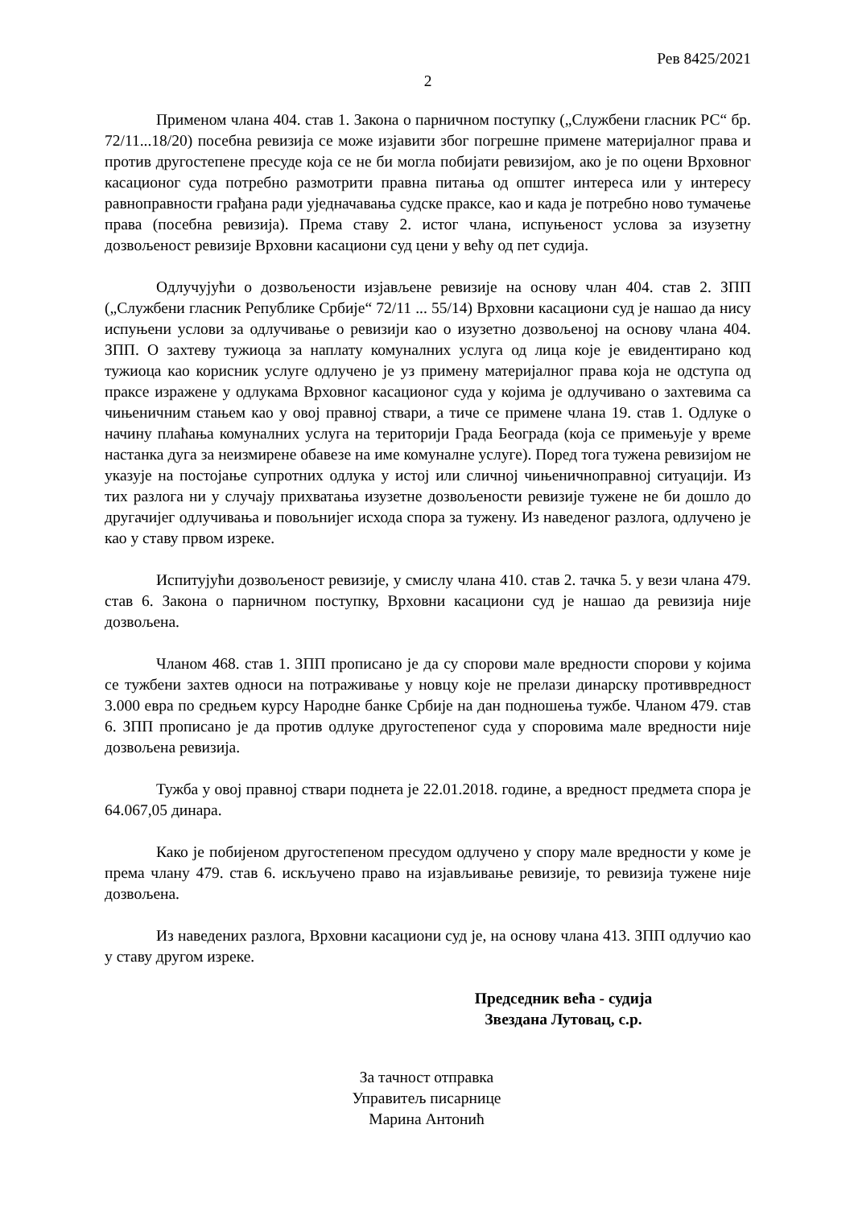Рев 8425/2021
2
Применом члана 404. став 1. Закона о парничном поступку („Службени гласник РС“ бр. 72/11...18/20) посебна ревизија се може изјавити због погрешне примене материјалног права и против другостепене пресуде која се не би могла побијати ревизијом, ако је по оцени Врховног касационог суда потребно размотрити правна питања од општег интереса или у интересу равноправности грађана ради уједначавања судске праксе, као и када је потребно ново тумачење права (посебна ревизија). Према ставу 2. истог члана, испуњеност услова за изузетну дозвољеност ревизије Врховни касациони суд цени у већу од пет судија.
Одлучујући о дозвољености изјављене ревизије на основу члан 404. став 2. ЗПП („Службени гласник Републике Србије“ 72/11 ... 55/14) Врховни касациони суд је нашао да нису испуњени услови за одлучивање о ревизији као о изузетно дозвољеној на основу члана 404. ЗПП. О захтеву тужиоца за наплату комуналних услуга од лица које је евидентирано код тужиоца као корисник услуге одлучено је уз примену материјалног права која не одступа од праксе изражене у одлукама Врховног касационог суда у којима је одлучивано о захтевима са чињеничним стањем као у овој правној ствари, а тиче се примене члана 19. став 1. Одлуке о начину плаћања комуналних услуга на територији Града Београда (која се примењује у време настанка дуга за неизмирене обавезе на име комуналне услуге). Поред тога тужена ревизијом не указује на постојање супротних одлука у истој или сличној чињеничноправној ситуацији. Из тих разлога ни у случају прихватања изузетне дозвољености ревизије тужене не би дошло до другачијег одлучивања и повољнијег исхода спора за тужену. Из наведеног разлога, одлучено је као у ставу првом изреке.
Испитујући дозвољеност ревизије, у смислу члана 410. став 2. тачка 5. у вези члана 479. став 6. Закона о парничном поступку, Врховни касациони суд је нашао да ревизија није дозвољена.
Чланом 468. став 1. ЗПП прописано је да су спорови мале вредности спорови у којима се тужбени захтев односи на потраживање у новцу које не прелази динарску противвредност 3.000 евра по средњем курсу Народне банке Србије на дан подношења тужбе. Чланом 479. став 6. ЗПП прописано је да против одлуке другостепеног суда у споровима мале вредности није дозвољена ревизија.
Тужба у овој правној ствари поднета је 22.01.2018. године, а вредност предмета спора је 64.067,05 динара.
Како је побијеном другостепеном пресудом одлучено у спору мале вредности у коме је према члану 479. став 6. искључено право на изјављивање ревизије, то ревизија тужене није дозвољена.
Из наведених разлога, Врховни касациони суд је, на основу члана 413. ЗПП одлучио као у ставу другом изреке.
Председник већа - судија
Звездана Лутовац, с.р.
За тачност отправка
Управитељ писарнице
Марина Антонић